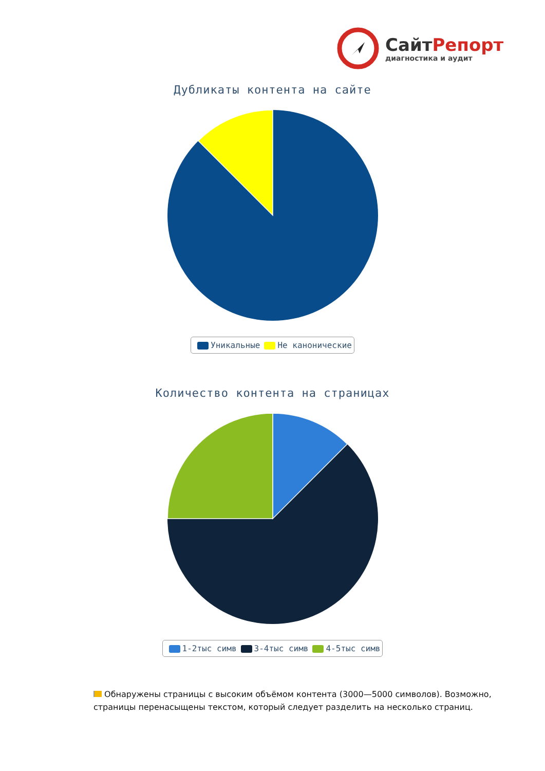СайтРепорт
диагностика и аудит
Дубликаты контента на сайте
Уникальные Не канонические
Количество контента на страницах
1-2тыс симв 3-4тыс симв 4-5тыс симв
Обнаружены страницы с высоким объёмом контента (3000—5000 символов). Возможно, страницы перенасыщены текстом, который следует разделить на несколько страниц.